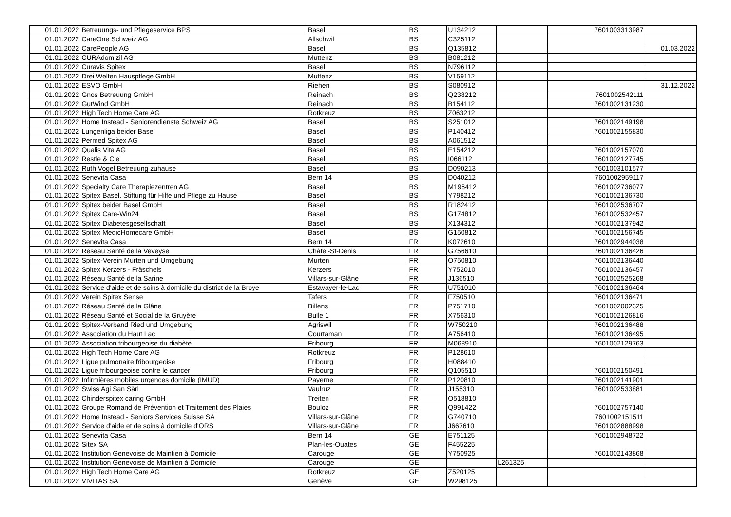| 01.01.2022 | Betreuungs- und Pflegeservice BPS | Basel | BS | U134212 | | 7601003313987 | |
| 01.01.2022 | CareOne Schweiz AG | Allschwil | BS | C325112 | | | |
| 01.01.2022 | CarePeople AG | Basel | BS | Q135812 | | | 01.03.2022 |
| 01.01.2022 | CURAdomizil AG | Muttenz | BS | B081212 | | | |
| 01.01.2022 | Curavis Spitex | Basel | BS | N796112 | | | |
| 01.01.2022 | Drei Welten Hauspflege GmbH | Muttenz | BS | V159112 | | | |
| 01.01.2022 | ESVO GmbH | Riehen | BS | S080912 | | | 31.12.2022 |
| 01.01.2022 | Gnos Betreuung GmbH | Reinach | BS | Q238212 | | 7601002542111 | |
| 01.01.2022 | GutWind GmbH | Reinach | BS | B154112 | | 7601002131230 | |
| 01.01.2022 | High Tech Home Care AG | Rotkreuz | BS | Z063212 | | | |
| 01.01.2022 | Home Instead - Seniorendienste Schweiz AG | Basel | BS | S251012 | | 7601002149198 | |
| 01.01.2022 | Lungenliga beider Basel | Basel | BS | P140412 | | 7601002155830 | |
| 01.01.2022 | Permed Spitex AG | Basel | BS | A061512 | | | |
| 01.01.2022 | Qualis Vita AG | Basel | BS | E154212 | | 7601002157070 | |
| 01.01.2022 | Restle & Cie | Basel | BS | I066112 | | 7601002127745 | |
| 01.01.2022 | Ruth Vogel Betreuung zuhause | Basel | BS | D090213 | | 7601003101577 | |
| 01.01.2022 | Senevita Casa | Bern 14 | BS | D040212 | | 7601002959117 | |
| 01.01.2022 | Specialty Care Therapiezentren AG | Basel | BS | M196412 | | 7601002736077 | |
| 01.01.2022 | Spitex Basel. Stiftung für Hilfe und Pflege zu Hause | Basel | BS | Y798212 | | 7601002136730 | |
| 01.01.2022 | Spitex beider Basel GmbH | Basel | BS | R182412 | | 7601002536707 | |
| 01.01.2022 | Spitex Care-Win24 | Basel | BS | G174812 | | 7601002532457 | |
| 01.01.2022 | Spitex Diabetesgesellschaft | Basel | BS | X134312 | | 7601002137942 | |
| 01.01.2022 | Spitex MedicHomecare GmbH | Basel | BS | G150812 | | 7601002156745 | |
| 01.01.2022 | Senevita Casa | Bern 14 | FR | K072610 | | 7601002944038 | |
| 01.01.2022 | Réseau Santé de la Veveyse | Châtel-St-Denis | FR | G756610 | | 7601002136426 | |
| 01.01.2022 | Spitex-Verein Murten und Umgebung | Murten | FR | O750810 | | 7601002136440 | |
| 01.01.2022 | Spitex Kerzers - Fräschels | Kerzers | FR | Y752010 | | 7601002136457 | |
| 01.01.2022 | Réseau Santé de la Sarine | Villars-sur-Glâne | FR | J136510 | | 7601002525268 | |
| 01.01.2022 | Service d'aide et de soins à domicile du district de la Broye | Estavayer-le-Lac | FR | U751010 | | 7601002136464 | |
| 01.01.2022 | Verein Spitex Sense | Tafers | FR | F750510 | | 7601002136471 | |
| 01.01.2022 | Réseau Santé de la Glâne | Billens | FR | P751710 | | 7601002002325 | |
| 01.01.2022 | Réseau Santé et Social de la Gruyère | Bulle 1 | FR | X756310 | | 7601002126816 | |
| 01.01.2022 | Spitex-Verband Ried und Umgebung | Agriswil | FR | W750210 | | 7601002136488 | |
| 01.01.2022 | Association du Haut Lac | Courtaman | FR | A756410 | | 7601002136495 | |
| 01.01.2022 | Association fribourgeoise du diabète | Fribourg | FR | M068910 | | 7601002129763 | |
| 01.01.2022 | High Tech Home Care AG | Rotkreuz | FR | P128610 | | | |
| 01.01.2022 | Ligue pulmonaire fribourgeoise | Fribourg | FR | H088410 | | | |
| 01.01.2022 | Ligue fribourgeoise contre le cancer | Fribourg | FR | Q105510 | | 7601002150491 | |
| 01.01.2022 | Infirmières mobiles urgences domicile (IMUD) | Payerne | FR | P120810 | | 7601002141901 | |
| 01.01.2022 | Swiss Agi San Sàrl | Vaulruz | FR | J155310 | | 7601002533881 | |
| 01.01.2022 | Chinderspitex caring GmbH | Treiten | FR | O518810 | | | |
| 01.01.2022 | Groupe Romand de Prévention et Traitement des Plaies | Bouloz | FR | Q991422 | | 7601002757140 | |
| 01.01.2022 | Home Instead - Seniors Services Suisse SA | Villars-sur-Glâne | FR | G740710 | | 7601002151511 | |
| 01.01.2022 | Service d'aide et de soins à domicile d'ORS | Villars-sur-Glâne | FR | J667610 | | 7601002888998 | |
| 01.01.2022 | Senevita Casa | Bern 14 | GE | E751125 | | 7601002948722 | |
| 01.01.2022 | Sitex SA | Plan-les-Ouates | GE | F455225 | | | |
| 01.01.2022 | Institution Genevoise de Maintien à Domicile | Carouge | GE | Y750925 | | 7601002143868 | |
| 01.01.2022 | Institution Genevoise de Maintien à Domicile | Carouge | GE | | L261325 | | |
| 01.01.2022 | High Tech Home Care AG | Rotkreuz | GE | Z520125 | | | |
| 01.01.2022 | VIVITAS SA | Genève | GE | W298125 | | | |